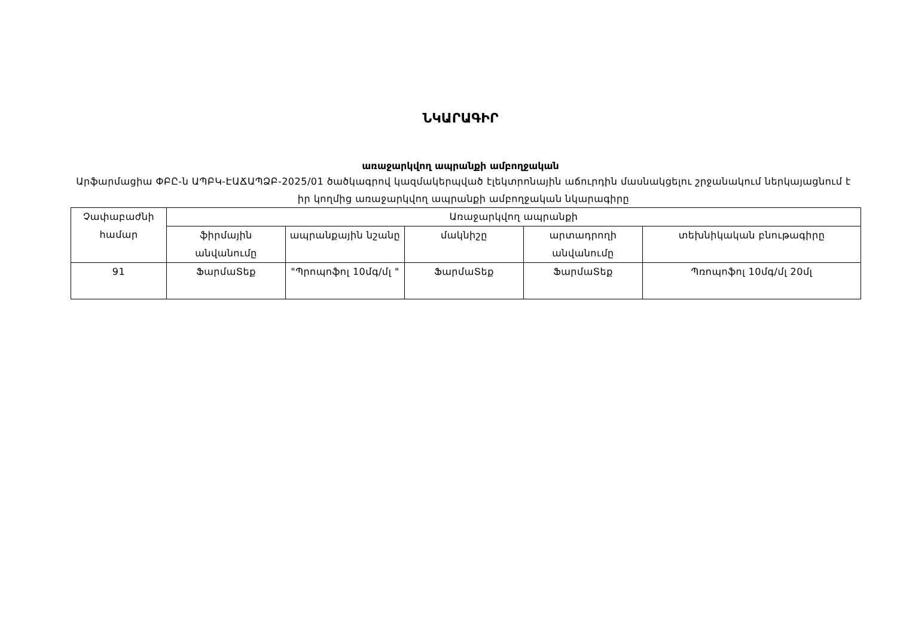ՆԿԱՐԱԳԻՐ
առաջարկվող ապրանքի ամբողջական
Արֆարմացիա ՓԲԸ-ն ԱՊԲԿ-ԷԱՃԱՊՁԲ-2025/01 ծածկագրով կազմակերպված էլեկտրոնային աճուրդին մասնակցելու շրջանակում ներկայացնում է իր կողմից առաջարկվող ապրանքի ամբողջական նկարագիրը
| Չափաբաժնի համար | Առաջարկվող ապրանքի | | | | |
| --- | --- | --- | --- | --- | --- |
| | ֆիրմային անվանումը | ապրանքային նշանը | մակնիշը | արտադրողի անվանումը | տեխնիկական բնութագիրը |
| 91 | ՖարմաՏեք | "Պրոպոֆոլ 10մգ/մլ " | ՖարմաՏեք | ՖարմաՏեք | Պռոպոֆոլ 10մգ/մլ 20մլ |